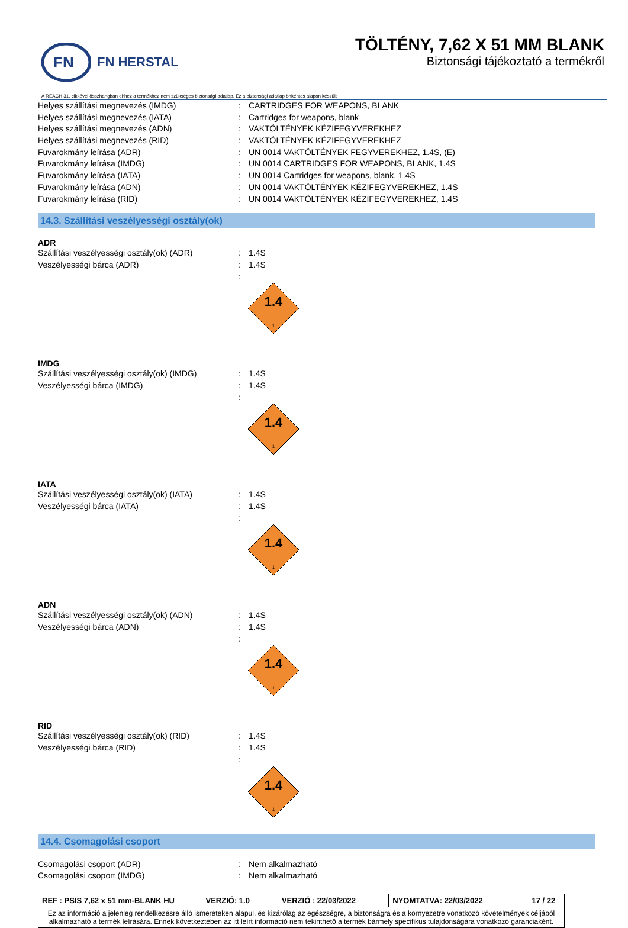FN
FN HERSTAL
TÖLTÉNY, 7,62 X 51 MM BLANK
Biztonsági tájékoztató a termékről
A REACH 31. cikkével összhangban ehhez a termékhez nem szükséges biztonsági adatlap. Ez a biztonsági adatlap önkéntes alapon készült
Helyes szállítási megnevezés (IMDG): CARTRIDGES FOR WEAPONS, BLANK
Helyes szállítási megnevezés (IATA): Cartridges for weapons, blank
Helyes szállítási megnevezés (ADN): VAKTÖLTÉNYEK KÉZIFEGYVEREKHEZ
Helyes szállítási megnevezés (RID): VAKTÖLTÉNYEK KÉZIFEGYVEREKHEZ
Fuvarokmány leírása (ADR): UN 0014 VAKTÖLTÉNYEK FEGYVEREKHEZ, 1.4S, (E)
Fuvarokmány leírása (IMDG): UN 0014 CARTRIDGES FOR WEAPONS, BLANK, 1.4S
Fuvarokmány leírása (IATA): UN 0014 Cartridges for weapons, blank, 1.4S
Fuvarokmány leírása (ADN): UN 0014 VAKTÖLTÉNYEK KÉZIFEGYVEREKHEZ, 1.4S
Fuvarokmány leírása (RID): UN 0014 VAKTÖLTÉNYEK KÉZIFEGYVEREKHEZ, 1.4S
14.3. Szállítási veszélyességi osztály(ok)
ADR
Szállítási veszélyességi osztály(ok) (ADR): 1.4S
Veszélyességi bárca (ADR): 1.4S
:
1.4
1
IMDG
Szállítási veszélyességi osztály(ok) (IMDG): 1.4S
Veszélyességi bárca (IMDG): 1.4S
:
1.4
1
IATA
Szállítási veszélyességi osztály(ok) (IATA): 1.4S
Veszélyességi bárca (IATA): 1.4S
:
1.4
1
ADN
Szállítási veszélyességi osztály(ok) (ADN): 1.4S
Veszélyességi bárca (ADN): 1.4S
:
1.4
1
RID
Szállítási veszélyességi osztály(ok) (RID): 1.4S
Veszélyességi bárca (RID): 1.4S
:
1.4
1
14.4. Csomagolási csoport
Csomagolási csoport (ADR): Nem alkalmazható
Csomagolási csoport (IMDG): Nem alkalmazható
| REF : PSIS 7,62 x 51 mm-BLANK HU | VERZIÓ: 1.0 | VERZIÓ : 22/03/2022 | NYOMTATVA: 22/03/2022 | 17 / 22 |
| Ez az információ a jelenleg rendelkezésre álló ismereteken alapul, és kizárólag az egészségre, a biztonságra és a környezetre vonatkozó követelmények céljából alkalmazható a termék leírására. Ennek következtében az itt leírt információ nem tekinthető a termék bármely specifikus tulajdonságára vonatkozó garanciaként. | | | | |